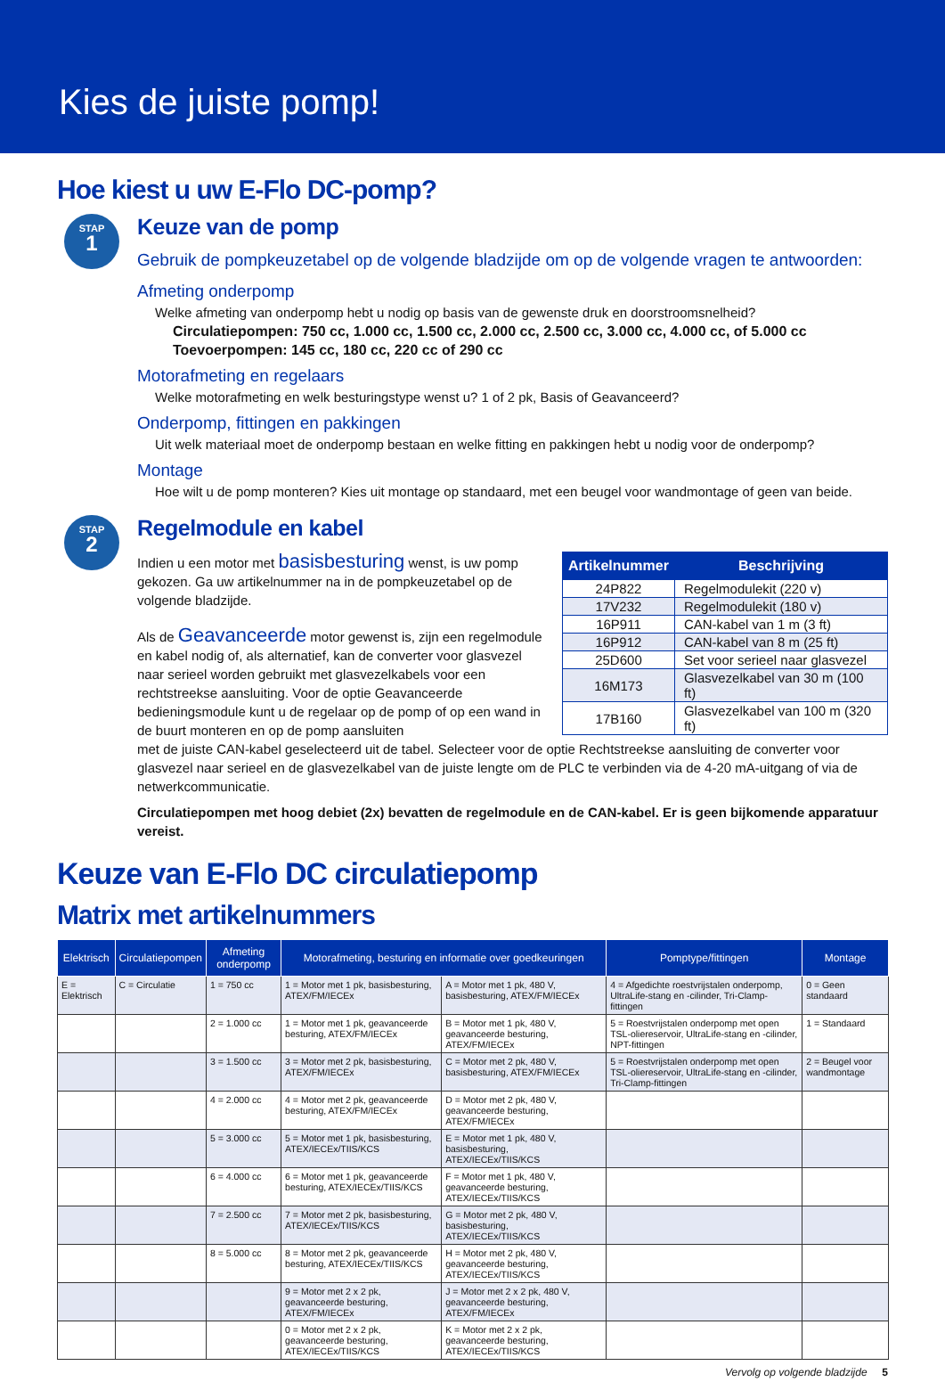Kies de juiste pomp!
Hoe kiest u uw E-Flo DC-pomp?
STAP
1
Keuze van de pomp
Gebruik de pompkeuzetabel op de volgende bladzijde om op de volgende vragen te antwoorden:
Afmeting onderpomp
Welke afmeting van onderpomp hebt u nodig op basis van de gewenste druk en doorstroomsnelheid?
Circulatiepompen: 750 cc, 1.000 cc, 1.500 cc, 2.000 cc, 2.500 cc, 3.000 cc, 4.000 cc, of 5.000 cc
Toevoerpompen: 145 cc, 180 cc, 220 cc of 290 cc
Motorafmeting en regelaars
Welke motorafmeting en welk besturingstype wenst u? 1 of 2 pk, Basis of Geavanceerd?
Onderpomp, fittingen en pakkingen
Uit welk materiaal moet de onderpomp bestaan en welke fitting en pakkingen hebt u nodig voor de onderpomp?
Montage
Hoe wilt u de pomp monteren? Kies uit montage op standaard, met een beugel voor wandmontage of geen van beide.
STAP
2
Regelmodule en kabel
Indien u een motor met basisbesturing wenst, is uw pomp gekozen. Ga uw artikelnummer na in de pompkeuzetabel op de volgende bladzijde.
Als de Geavanceerde motor gewenst is, zijn een regelmodule en kabel nodig of, als alternatief, kan de converter voor glasvezel naar serieel worden gebruikt met glasvezelkabels voor een rechtstreekse aansluiting. Voor de optie Geavanceerde bedieningsmodule kunt u de regelaar op de pomp of op een wand in de buurt monteren en op de pomp aansluiten
| Artikelnummer | Beschrijving |
| --- | --- |
| 24P822 | Regelmodulekit (220 v) |
| 17V232 | Regelmodulekit (180 v) |
| 16P911 | CAN-kabel van 1 m (3 ft) |
| 16P912 | CAN-kabel van 8 m (25 ft) |
| 25D600 | Set voor serieel naar glasvezel |
| 16M173 | Glasvezelkabel van 30 m (100 ft) |
| 17B160 | Glasvezelkabel van 100 m (320 ft) |
met de juiste CAN-kabel geselecteerd uit de tabel. Selecteer voor de optie Rechtstreekse aansluiting de converter voor glasvezel naar serieel en de glasvezelkabel van de juiste lengte om de PLC te verbinden via de 4-20 mA-uitgang of via de netwerkcommunicatie.
Circulatiepompen met hoog debiet (2x) bevatten de regelmodule en de CAN-kabel. Er is geen bijkomende apparatuur vereist.
Keuze van E-Flo DC circulatiepomp
Matrix met artikelnummers
| Elektrisch | Circulatiepompen | Afmeting onderpomp | Motorafmeting, besturing en informatie over goedkeuringen | | Pomptype/fittingen | Montage |
| --- | --- | --- | --- | --- | --- | --- |
| E = Elektrisch | C = Circulatie | 1 = 750 cc | 1 = Motor met 1 pk, basisbesturing, ATEX/FM/IECEx | A = Motor met 1 pk, 480 V, basisbesturing, ATEX/FM/IECEx | 4 = Afgedichte roestvrijstalen onderpomp, UltraLife-stang en -cilinder, Tri-Clamp-fittingen | 0 = Geen standaard |
| | | 2 = 1.000 cc | 1 = Motor met 1 pk, geavanceerde besturing, ATEX/FM/IECEx | B = Motor met 1 pk, 480 V, geavanceerde besturing, ATEX/FM/IECEx | 5 = Roestvrijstalen onderpomp met open TSL-oliereservoir, UltraLife-stang en -cilinder, NPT-fittingen | 1 = Standaard |
| | | 3 = 1.500 cc | 3 = Motor met 2 pk, basisbesturing, ATEX/FM/IECEx | C = Motor met 2 pk, 480 V, basisbesturing, ATEX/FM/IECEx | 5 = Roestvrijstalen onderpomp met open TSL-oliereservoir, UltraLife-stang en -cilinder, Tri-Clamp-fittingen | 2 = Beugel voor wandmontage |
| | | 4 = 2.000 cc | 4 = Motor met 2 pk, geavanceerde besturing, ATEX/FM/IECEx | D = Motor met 2 pk, 480 V, geavanceerde besturing, ATEX/FM/IECEx | | |
| | | 5 = 3.000 cc | 5 = Motor met 1 pk, basisbesturing, ATEX/IECEx/TIIS/KCS | E = Motor met 1 pk, 480 V, basisbesturing, ATEX/IECEx/TIIS/KCS | | |
| | | 6 = 4.000 cc | 6 = Motor met 1 pk, geavanceerde besturing, ATEX/IECEx/TIIS/KCS | F = Motor met 1 pk, 480 V, geavanceerde besturing, ATEX/IECEx/TIIS/KCS | | |
| | | 7 = 2.500 cc | 7 = Motor met 2 pk, basisbesturing, ATEX/IECEx/TIIS/KCS | G = Motor met 2 pk, 480 V, basisbesturing, ATEX/IECEx/TIIS/KCS | | |
| | | 8 = 5.000 cc | 8 = Motor met 2 pk, geavanceerde besturing, ATEX/IECEx/TIIS/KCS | H = Motor met 2 pk, 480 V, geavanceerde besturing, ATEX/IECEx/TIIS/KCS | | |
| | | | 9 = Motor met 2 x 2 pk, geavanceerde besturing, ATEX/FM/IECEx | J = Motor met 2 x 2 pk, 480 V, geavanceerde besturing, ATEX/FM/IECEx | | |
| | | | 0 = Motor met 2 x 2 pk, geavanceerde besturing, ATEX/IECEx/TIIS/KCS | K = Motor met 2 x 2 pk, geavanceerde besturing, ATEX/IECEx/TIIS/KCS | | |
Vervolg op volgende bladzijde 5